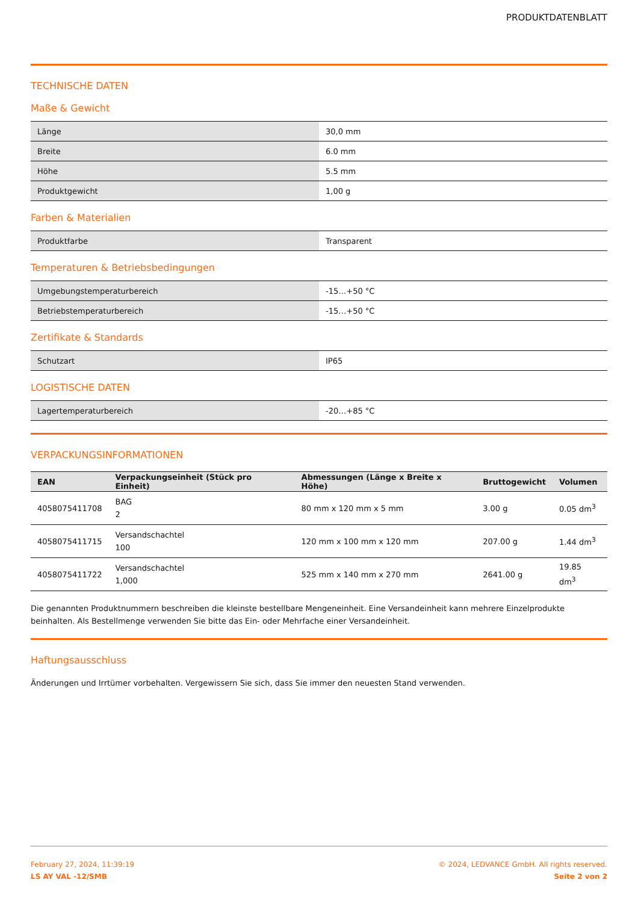PRODUKTDATENBLATT
TECHNISCHE DATEN
Maße & Gewicht
| Länge | 30,0 mm |
| Breite | 6.0 mm |
| Höhe | 5.5 mm |
| Produktgewicht | 1,00 g |
Farben & Materialien
| Produktfarbe | Transparent |
Temperaturen & Betriebsbedingungen
| Umgebungstemperaturbereich | -15…+50 °C |
| Betriebstemperaturbereich | -15…+50 °C |
Zertifikate & Standards
| Schutzart | IP65 |
LOGISTISCHE DATEN
| Lagertemperaturbereich | -20…+85 °C |
VERPACKUNGSINFORMATIONEN
| EAN | Verpackungseinheit (Stück pro Einheit) | Abmessungen (Länge x Breite x Höhe) | Bruttogewicht | Volumen |
| --- | --- | --- | --- | --- |
| 4058075411708 | BAG 2 | 80 mm x 120 mm x 5 mm | 3.00 g | 0.05 dm<sup>3</sup> |
| 4058075411715 | Versandschachtel 100 | 120 mm x 100 mm x 120 mm | 207.00 g | 1.44 dm<sup>3</sup> |
| 4058075411722 | Versandschachtel 1,000 | 525 mm x 140 mm x 270 mm | 2641.00 g | 19.85 dm<sup>3</sup> |
Die genannten Produktnummern beschreiben die kleinste bestellbare Mengeneinheit. Eine Versandeinheit kann mehrere Einzelprodukte beinhalten. Als Bestellmenge verwenden Sie bitte das Ein- oder Mehrfache einer Versandeinheit.
Haftungsausschluss
Änderungen und Irrtümer vorbehalten. Vergewissern Sie sich, dass Sie immer den neuesten Stand verwenden.
February 27, 2024, 11:39:19
LS AY VAL -12/SMB
© 2024, LEDVANCE GmbH. All rights reserved.
Seite 2 von 2